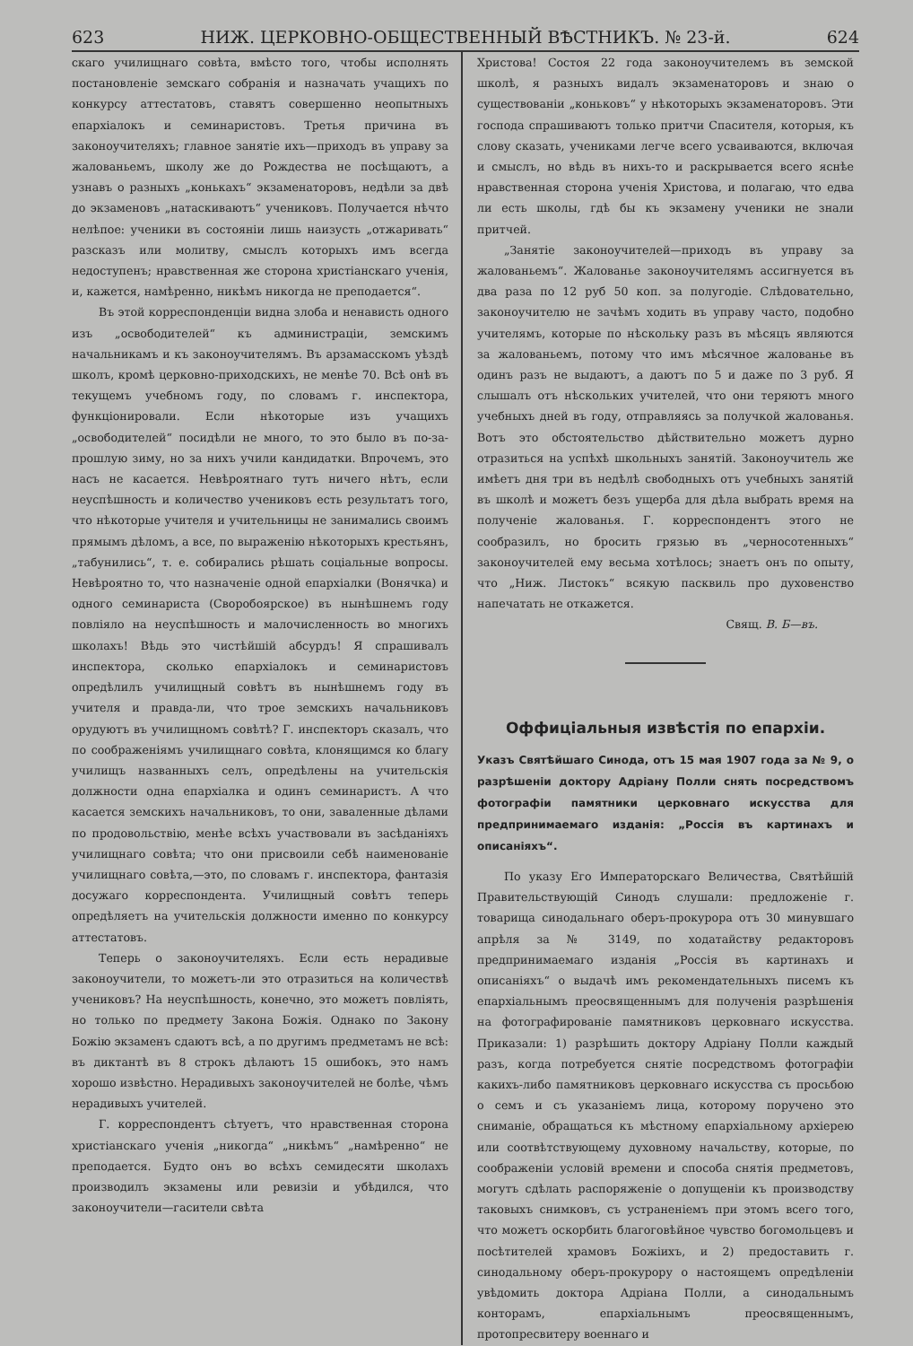623 НИЖ. ЦЕРКОВНО-ОБЩЕСТВЕННЫЙ ВѢСТНИКЪ. № 23-й. 624
скаго училищнаго совѣта, вмѣсто того, чтобы исполнять постановленіе земскаго собранія и назначать учащихъ по конкурсу аттестатовъ, ставятъ совершенно неопытныхъ епархіалокъ и семинаристовъ. Третья причина въ законоучителяхъ; главное занятіе ихъ—приходъ въ управу за жалованьемъ, школу же до Рождества не посѣщаютъ, а узнавъ о разныхъ „конькахъ“ экзаменаторовъ, недѣли за двѣ до экзаменовъ „натаскиваютъ“ учениковъ. Получается нѣчто нелѣпое: ученики въ состояніи лишь наизусть „отжаривать“ разсказъ или молитву, смыслъ которыхъ имъ всегда недоступенъ; нравственная же сторона христіанскаго ученія, и, кажется, намѣренно, никѣмъ никогда не преподается“.
Въ этой корреспонденціи видна злоба и ненависть одного изъ „освободителей“ къ администраціи, земскимъ начальникамъ и къ законоучителямъ. Въ арзамасскомъ уѣздѣ школъ, кромѣ церковно-приходскихъ, не менѣе 70. Всѣ онѣ въ текущемъ учебномъ году, по словамъ г. инспектора, функціонировали. Если нѣкоторые изъ учащихъ „освободителей“ посидѣли не много, то это было въ по-за-прошлую зиму, но за нихъ учили кандидатки. Впрочемъ, это насъ не касается. Невѣроятнаго тутъ ничего нѣтъ, если неуспѣшность и количество учениковъ есть результатъ того, что нѣкоторые учителя и учительницы не занимались своимъ прямымъ дѣломъ, а все, по выраженію нѣкоторыхъ крестьянъ, „табунились“, т. е. собирались рѣшать соціальные вопросы. Невѣроятно то, что назначеніе одной епархіалки (Вонячка) и одного семинариста (Своробоярское) въ нынѣшнемъ году повліяло на неуспѣшность и малочисленность во многихъ школахъ! Вѣдь это чистѣйшій абсурдъ! Я спрашивалъ инспектора, сколько епархіалокъ и семинаристовъ опредѣлилъ училищный совѣтъ въ нынѣшнемъ году въ учителя и правда-ли, что трое земскихъ начальниковъ орудуютъ въ училищномъ совѣтѣ? Г. инспекторъ сказалъ, что по соображеніямъ училищнаго совѣта, клонящимся ко благу училищъ названныхъ селъ, опредѣлены на учительскія должности одна епархіалка и одинъ семинаристъ. А что касается земскихъ начальниковъ, то они, заваленные дѣлами по продовольствію, менѣе всѣхъ участвовали въ засѣданіяхъ училищнаго совѣта; что они присвоили себѣ наименованіе училищнаго совѣта,—это, по словамъ г. инспектора, фантазія досужаго корреспондента. Училищный совѣтъ теперь опредѣляетъ на учительскія должности именно по конкурсу аттестатовъ.
Теперь о законоучителяхъ. Если есть нерадивые законоучители, то можетъ-ли это отразиться на количествѣ учениковъ? На неуспѣшность, конечно, это можетъ повліять, но только по предмету Закона Божія. Однако по Закону Божію экзаменъ сдаютъ всѣ, а по другимъ предметамъ не всѣ: въ диктантѣ въ 8 строкъ дѣлаютъ 15 ошибокъ, это намъ хорошо извѣстно. Нерадивыхъ законоучителей не болѣе, чѣмъ нерадивыхъ учителей.
Г. корреспондентъ сѣтуетъ, что нравственная сторона христіанскаго ученія „никогда“ „никѣмъ“ „намѣренно“ не преподается. Будто онъ во всѣхъ семидесяти школахъ производилъ экзамены или ревизіи и убѣдился, что законоучители—гасители свѣта
Христова! Состоя 22 года законоучителемъ въ земской школѣ, я разныхъ видалъ экзаменаторовъ и знаю о существованіи „коньковъ“ у нѣкоторыхъ экзаменаторовъ. Эти господа спрашиваютъ только притчи Спасителя, которыя, къ слову сказать, учениками легче всего усваиваются, включая и смыслъ, но вѣдь въ нихъ-то и раскрывается всего яснѣе нравственная сторона ученія Христова, и полагаю, что едва ли есть школы, гдѣ бы къ экзамену ученики не знали притчей.
„Занятіе законоучителей—приходъ въ управу за жалованьемъ“. Жалованье законоучителямъ ассигнуется въ два раза по 12 руб 50 коп. за полугодіе. Слѣдовательно, законоучителю не зачѣмъ ходить въ управу часто, подобно учителямъ, которые по нѣскольку разъ въ мѣсяцъ являются за жалованьемъ, потому что имъ мѣсячное жалованье въ одинъ разъ не выдаютъ, а даютъ по 5 и даже по 3 руб. Я слышалъ отъ нѣскольких учителей, что они теряютъ много учебныхъ дней въ году, отправляясь за получкой жалованья. Вотъ это обстоятельство дѣйствительно можетъ дурно отразиться на успѣхѣ школьныхъ занятій. Законоучитель же имѣетъ дня три въ недѣлѣ свободныхъ отъ учебныхъ занятій въ школѣ и можетъ безъ ущерба для дѣла выбрать время на полученіе жалованья. Г. корреспондентъ этого не сообразилъ, но бросить грязью въ „черносотенныхъ“ законоучителей ему весьма хотѣлось; знаетъ онъ по опыту, что „Ниж. Листокъ“ всякую пасквиль про духовенство напечатать не откажется.
Свящ. В. Б—въ.
Оффиціальныя извѣстія по епархіи.
Указъ Святѣйшаго Синода, отъ 15 мая 1907 года за № 9, о разрѣшеніи доктору Адріану Полли снять посредствомъ фотографіи памятники церковнаго искусства для предпринимаемаго изданія: „Россія въ картинахъ и описаніяхъ“.
По указу Его Императорскаго Величества, Святѣйшій Правительствующій Синодъ слушали: предложеніе г. товарища синодальнаго оберъ-прокурора отъ 30 минувшаго апрѣля за № 3149, по ходатайству редакторовъ предпринимаемаго изданія „Россія въ картинахъ и описаніяхъ“ о выдачѣ имъ рекомендательныхъ писемъ къ епархіальнымъ преосвященнымъ для полученія разрѣшенія на фотографированіе памятниковъ церковнаго искусства. Приказали: 1) разрѣшить доктору Адріану Полли каждый разъ, когда потребуется снятіе посредствомъ фотографіи какихъ-либо памятниковъ церковнаго искусства съ просьбою о семъ и съ указаніемъ лица, которому поручено это сниманіе, обращаться къ мѣстному епархіальному архіерею или соотвѣтствующему духовному начальству, которые, по соображеніи условій времени и способа снятія предметовъ, могутъ сдѣлать распоряженіе о допущеніи къ производству таковыхъ снимковъ, съ устраненіемъ при этомъ всего того, что можетъ оскорбить благоговѣйное чувство богомольцевъ и посѣтителей храмовъ Божіихъ, и 2) предоставить г. синодальному оберъ-прокурору о настоящемъ опредѣленіи увѣдомить доктора Адріана Полли, а синодальнымъ конторамъ, епархіальнымъ преосвященнымъ, протопресвитеру военнаго и